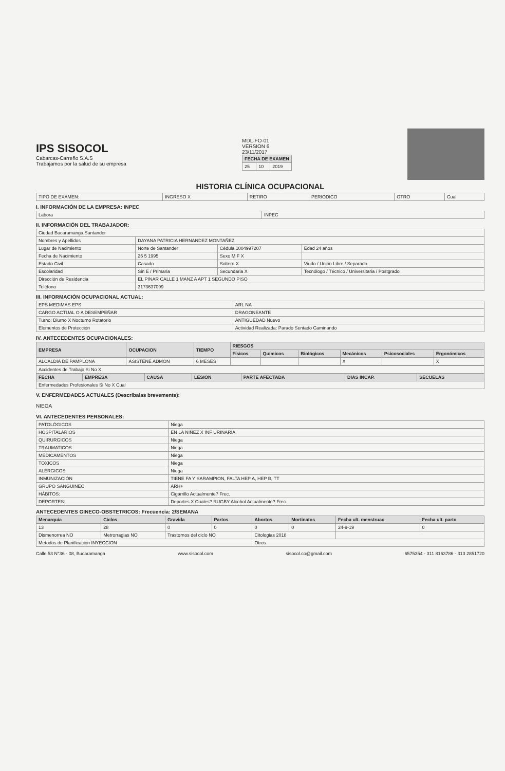IPS SISOCOL
Cabarcas-Carreño S.A.S
Trabajamos por la salud de su empresa
MDL-FO-01
VERSION 6
23/11/2017
| FECHA DE EXAMEN | | |
| --- | --- | --- |
| 25 | 10 | 2019 |
HISTORIA CLÍNICA OCUPACIONAL
| TIPO DE EXAMEN: | INGRESO X | RETIRO | PERIODICO | OTRO | Cual |
I. INFORMACIÓN DE LA EMPRESA: INPEC
| Labora | INPEC |
II. INFORMACIÓN DEL TRABAJADOR:
| Ciudad Bucaramanga,Santander | | | |
| Nombres y Apellidos | DAYANA PATRICIA HERNANDEZ MONTAÑEZ | | |
| Lugar de Nacimiento | Norte de Santander | Cédula 1004997207 | Edad 24 años |
| Fecha de Nacimiento | 25 5 1995 | Sexo M F X | |
| Estado Civil | Casado | Soltero X | Viudo / Unión Libre / Separado |
| Escolaridad | Sin E / Primaria | Secundaria X | Tecnólogo / Técnico / Universitaria / Postgrado |
| Dirección de Residencia | EL PINAR CALLE 1 MANZ A APT 1 SEGUNDO PISO | | |
| Teléfono | 3173637099 | | |
III. INFORMACIÓN OCUPACIONAL ACTUAL:
| EPS MEDIMAS EPS | ARL NA |
| CARGO ACTUAL O A DESEMPEÑAR | DRAGONEANTE |
| Turno: Diurno X Nocturno Rotatorio | ANTIGUEDAD Nuevo |
| Elementos de Protección | Actividad Realizada: Parado Sentado Caminando |
IV. ANTECEDENTES OCUPACIONALES:
| EMPRESA | OCUPACION | TIEMPO | RIESGOS | | | | | |
| --- | --- | --- | --- | --- | --- | --- | --- | --- |
| | | | Físicos | Químicos | Biológicos | Mecánicos | Psicosociales | Ergonómicos |
| ALCALDIA DE PAMPLONA | ASISTENE ADMON | 6 MESES | | | | X | | X |
| Accidentes de Trabajo Si No X | | | | | | |
| FECHA | EMPRESA | CAUSA | LESIÓN | PARTE AFECTADA | DIAS INCAP. | SECUELAS |
| Enfermedades Profesionales Si No X Cual | | | | | | |
V. ENFERMEDADES ACTUALES (Descríbalas brevemente):
NIEGA
VI. ANTECEDENTES PERSONALES:
| PATOLÓGICOS | Niega |
| HOSPITALARIOS | EN LA NIÑEZ X INF URINARIA |
| QUIRURGICOS | Niega |
| TRAUMATICOS | Niega |
| MEDICAMENTOS | Niega |
| TOXICOS | Niega |
| ALÉRGICOS | Niega |
| INMUNIZACIÓN | TIENE FA Y SARAMPION, FALTA HEP A, HEP B, TT |
| GRUPO SANGUINEO | ARH+ |
| HÁBITOS: | Cigarrillo Actualmente? Frec. |
| DEPORTES: | Deportes X Cuales? RUGBY Alcohol Actualmente? Frec. |
ANTECEDENTES GINECO-OBSTETRICOS: Frecuencia: 2/SEMANA
| Menarquia | Ciclos | Gravida | Partos | Abortos | Mortinatos | Fecha ult. menstruac | Fecha ult. parto |
| --- | --- | --- | --- | --- | --- | --- | --- |
| 13 | 28 | 0 | 0 | 0 | 0 | 24-9-19 | 0 |
| Dismenorrea NO | Metrorragias NO | Trastornos del ciclo NO | | Citologias 2018 | | | |
| Metodos de Planificacion INYECCION | | | | Otros | | | |
Calle 53 N°36 - 08, Bucaramanga www.sisocol.com sisocol.co@gmail.com 6575354 - 311 8163786 - 313 2851720